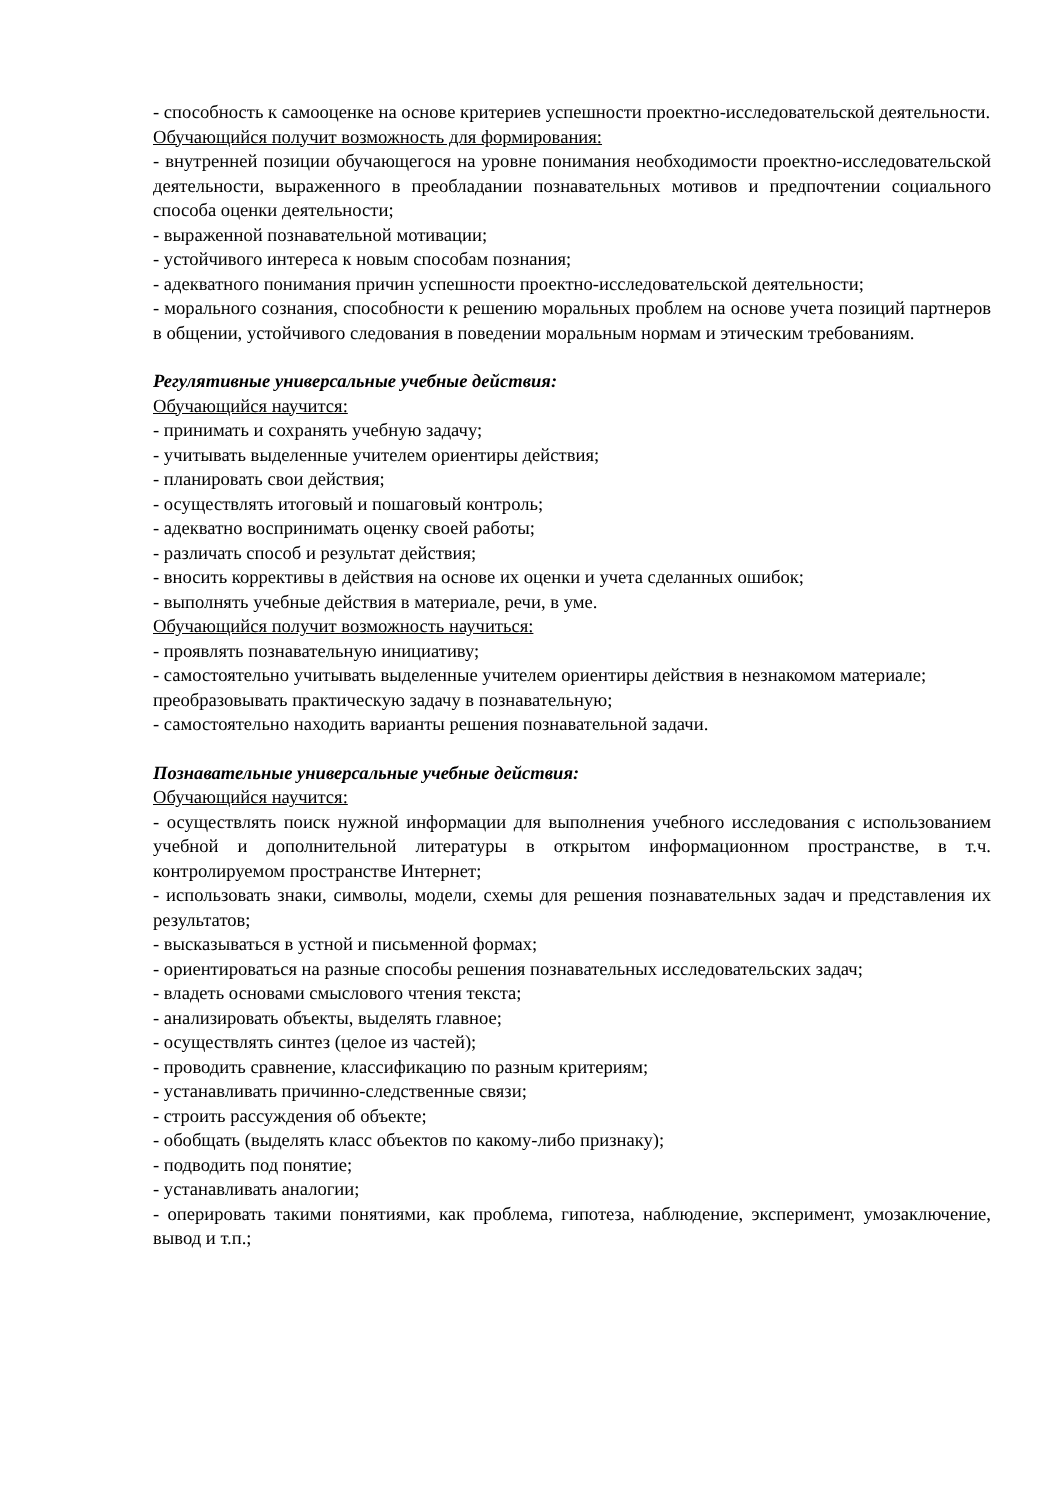- способность к самооценке на основе критериев успешности проектно-исследовательской деятельности.
Обучающийся получит возможность для формирования:
- внутренней позиции обучающегося на уровне понимания необходимости проектно-исследовательской деятельности, выраженного в преобладании познавательных мотивов и предпочтении социального способа оценки деятельности;
- выраженной познавательной мотивации;
- устойчивого интереса к новым способам познания;
- адекватного понимания причин успешности проектно-исследовательской деятельности;
- морального сознания, способности к решению моральных проблем на основе учета позиций партнеров в общении, устойчивого следования в поведении моральным нормам и этическим требованиям.
Регулятивные универсальные учебные действия:
Обучающийся научится:
- принимать и сохранять учебную задачу;
- учитывать выделенные учителем ориентиры действия;
- планировать свои действия;
- осуществлять итоговый и пошаговый контроль;
- адекватно воспринимать оценку своей работы;
- различать способ и результат действия;
- вносить коррективы в действия на основе их оценки и учета сделанных ошибок;
- выполнять учебные действия в материале, речи, в уме.
Обучающийся получит возможность научиться:
- проявлять познавательную инициативу;
- самостоятельно учитывать выделенные учителем ориентиры действия в незнакомом материале;
преобразовывать практическую задачу в познавательную;
- самостоятельно находить варианты решения познавательной задачи.
Познавательные универсальные учебные действия:
Обучающийся научится:
- осуществлять поиск нужной информации для выполнения учебного исследования с использованием учебной и дополнительной литературы в открытом информационном пространстве, в т.ч. контролируемом пространстве Интернет;
- использовать знаки, символы, модели, схемы для решения познавательных задач и представления их результатов;
- высказываться в устной и письменной формах;
- ориентироваться на разные способы решения познавательных исследовательских задач;
- владеть основами смыслового чтения текста;
- анализировать объекты, выделять главное;
- осуществлять синтез (целое из частей);
- проводить сравнение, классификацию по разным критериям;
- устанавливать причинно-следственные связи;
- строить рассуждения об объекте;
- обобщать (выделять класс объектов по какому-либо признаку);
- подводить под понятие;
- устанавливать аналогии;
- оперировать такими понятиями, как проблема, гипотеза, наблюдение, эксперимент, умозаключение, вывод и т.п.;